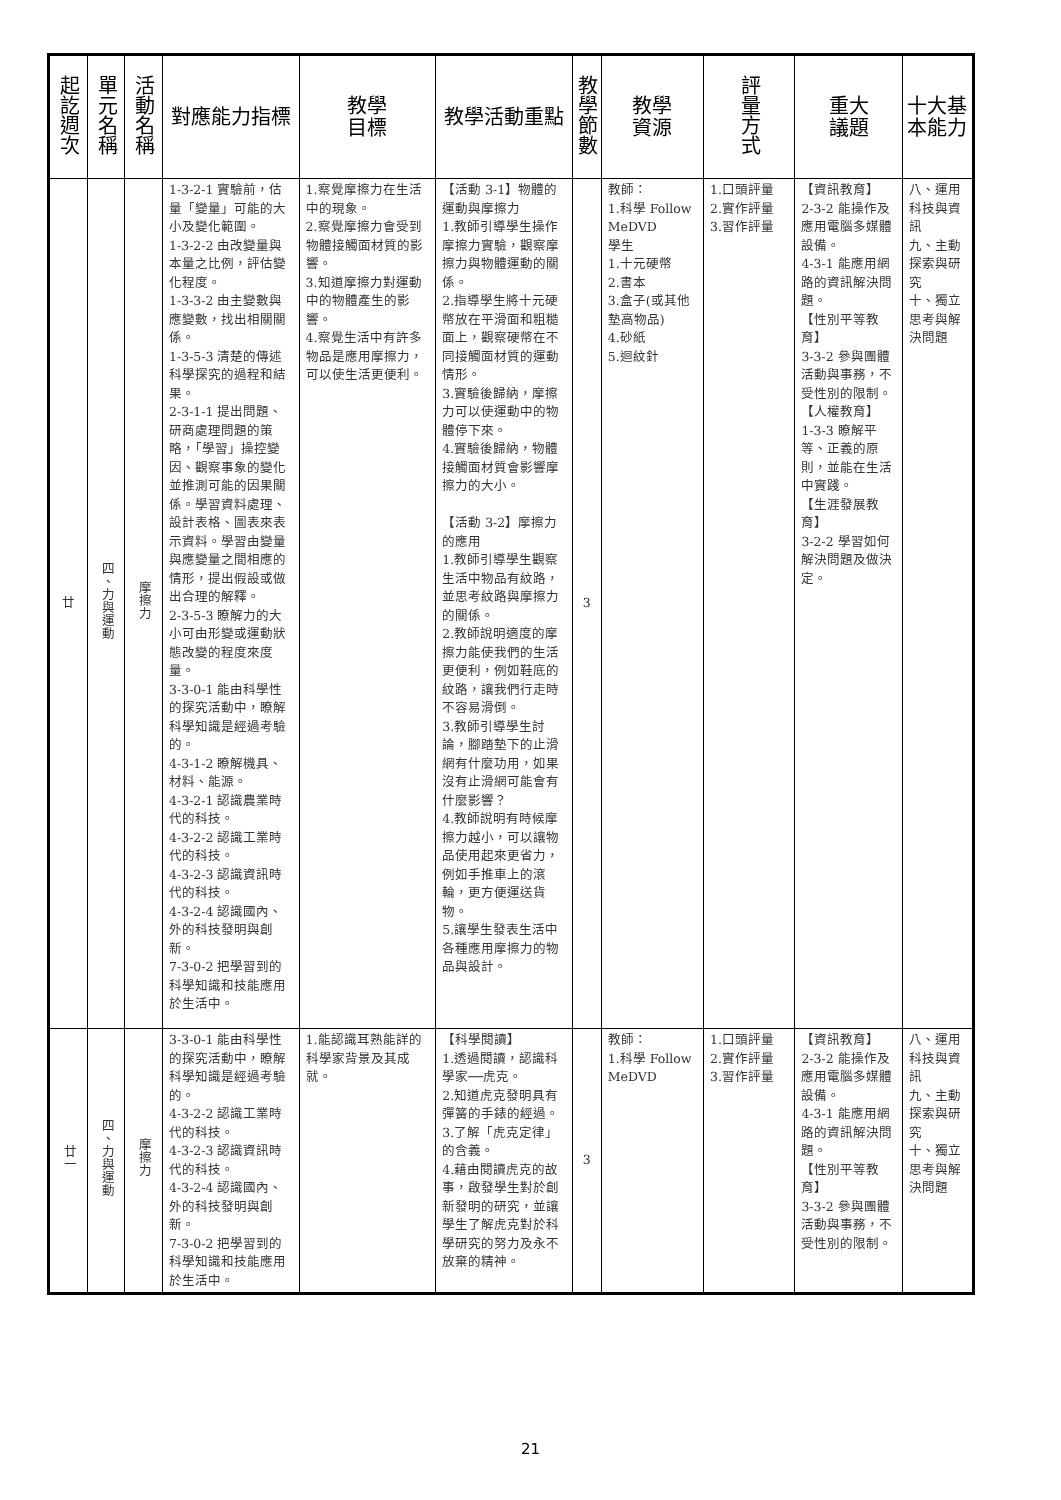| 起訖週次 | 單元名稱 | 活動名稱 | 對應能力指標 | 教學 目標 | 教學活動重點 | 教學節數 | 教學 資源 | 評量方式 | 重大 議題 | 十大基本能力 |
| --- | --- | --- | --- | --- | --- | --- | --- | --- | --- | --- |
| 廿 | 四、力與運動 | 摩擦力 | 1-3-2-1 實驗前，估量「變量」可能的大小及變化範圍。 1-3-2-2 由改變量與本量之比例，評估變化程度。 1-3-3-2 由主變數與應變數，找出相關關係。 1-3-5-3 清楚的傳述科學探究的過程和結果。 2-3-1-1 提出問題、研商處理問題的策略，「學習」操控變因、觀察事象的變化並推測可能的因果關係。學習資料處理、設計表格、圖表來表示資料。學習由變量與應變量之間相應的情形，提出假設或做出合理的解釋。 2-3-5-3 瞭解力的大小可由形變或運動狀態改變的程度來度量。 3-3-0-1 能由科學性的探究活動中，瞭解科學知識是經過考驗的。 4-3-1-2 瞭解機具、材料、能源。 4-3-2-1 認識農業時代的科技。 4-3-2-2 認識工業時代的科技。 4-3-2-3 認識資訊時代的科技。 4-3-2-4 認識國內、外的科技發明與創新。 7-3-0-2 把學習到的科學知識和技能應用於生活中。 | 1.察覺摩擦力在生活中的現象。 2.察覺摩擦力會受到物體接觸面材質的影響。 3.知道摩擦力對運動中的物體產生的影響。 4.察覺生活中有許多物品是應用摩擦力，可以使生活更便利。 | 【活動 3-1】物體的運動與摩擦力 1.教師引導學生操作摩擦力實驗，觀察摩擦力與物體運動的關係。 2.指導學生將十元硬幣放在平滑面和粗糙面上，觀察硬幣在不同接觸面材質的運動情形。 3.實驗後歸納，摩擦力可以使運動中的物體停下來。 4.實驗後歸納，物體接觸面材質會影響摩擦力的大小。 【活動 3-2】摩擦力的應用 1.教師引導學生觀察生活中物品有紋路，並思考紋路與摩擦力的關係。 2.教師說明適度的摩擦力能使我們的生活更便利，例如鞋底的紋路，讓我們行走時不容易滑倒。 3.教師引導學生討論，腳踏墊下的止滑網有什麼功用，如果沒有止滑網可能會有什麼影響？ 4.教師說明有時候摩擦力越小，可以讓物品使用起來更省力，例如手推車上的滾輪，更方便運送貨物。 5.讓學生發表生活中各種應用摩擦力的物品與設計。 | 3 | 教師： 1.科學 Follow MeDVD 學生 1.十元硬幣 2.書本 3.盒子(或其他墊高物品) 4.砂紙 5.迴紋針 | 1.口頭評量 2.實作評量 3.習作評量 | 【資訊教育】 2-3-2 能操作及應用電腦多媒體設備。 4-3-1 能應用網路的資訊解決問題。 【性別平等教育】 3-3-2 參與團體活動與事務，不受性別的限制。 【人權教育】 1-3-3 瞭解平等、正義的原則，並能在生活中實踐。 【生涯發展教育】 3-2-2 學習如何解決問題及做決定。 | 八、運用科技與資訊 九、主動探索與研究 十、獨立思考與解決問題 |
| 廿一 | 四、力與運動 | 摩擦力 | 3-3-0-1 能由科學性的探究活動中，瞭解科學知識是經過考驗的。 4-3-2-2 認識工業時代的科技。 4-3-2-3 認識資訊時代的科技。 4-3-2-4 認識國內、外的科技發明與創新。 7-3-0-2 把學習到的科學知識和技能應用於生活中。 | 1.能認識耳熟能詳的科學家背景及其成就。 | 【科學閱讀】 1.透過閱讀，認識科學家──虎克。 2.知道虎克發明具有彈簧的手錶的經過。 3.了解「虎克定律」的含義。 4.藉由閱讀虎克的故事，啟發學生對於創新發明的研究，並讓學生了解虎克對於科學研究的努力及永不放棄的精神。 | 3 | 教師： 1.科學 Follow MeDVD | 1.口頭評量 2.實作評量 3.習作評量 | 【資訊教育】 2-3-2 能操作及應用電腦多媒體設備。 4-3-1 能應用網路的資訊解決問題。 【性別平等教育】 3-3-2 參與團體活動與事務，不受性別的限制。 | 八、運用科技與資訊 九、主動探索與研究 十、獨立思考與解決問題 |
21